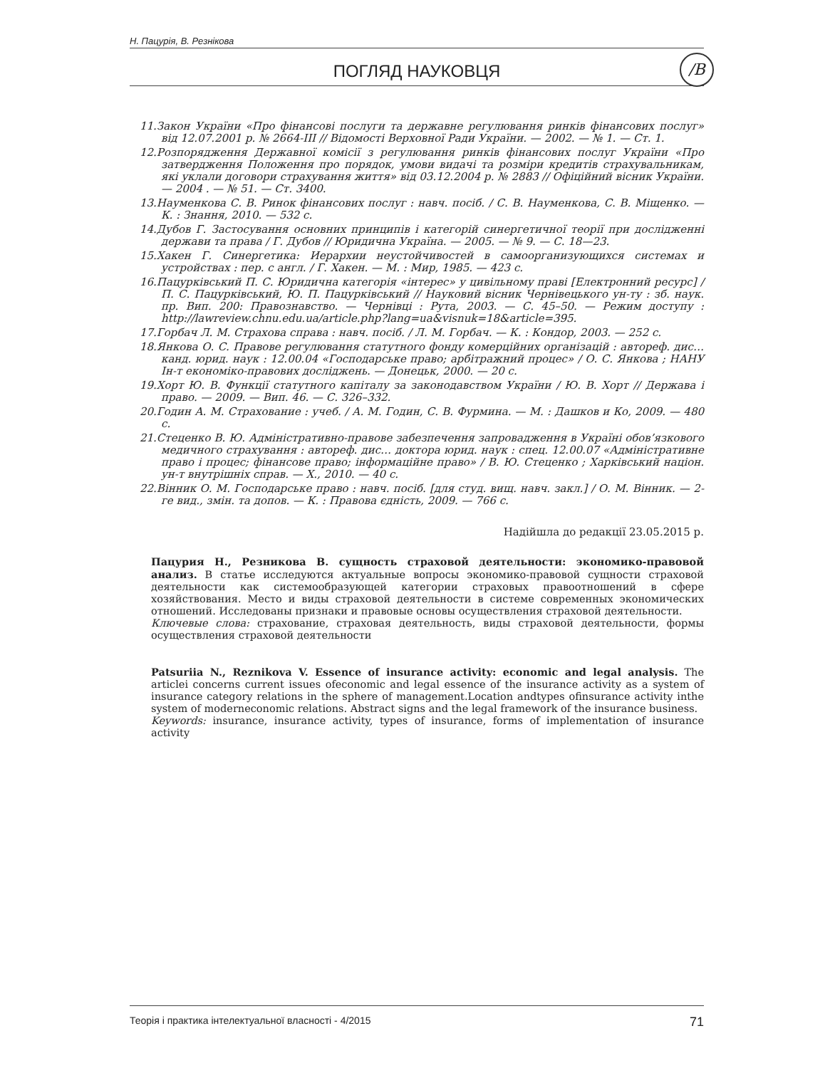Н. Пацурія, В. Резнікова
ПОГЛЯД НАУКОВЦЯ
/B
11.Закон України «Про фінансові послуги та державне регулювання ринків фінансових послуг» від 12.07.2001 р. № 2664-ІІІ // Відомості Верховної Ради України. — 2002. — № 1. — Ст. 1.
12.Розпорядження Державної комісії з регулювання ринків фінансових послуг України «Про затвердження Положення про порядок, умови видачі та розміри кредитів страхувальникам, які уклали договори страхування життя» від 03.12.2004 р. № 2883 // Офіційний вісник України. — 2004 . — № 51. — Ст. 3400.
13.Науменкова С. В. Ринок фінансових послуг : навч. посіб. / С. В. Науменкова, С. В. Міщенко. — К. : Знання, 2010. — 532 с.
14.Дубов Г. Застосування основних принципів і категорій синергетичної теорії при дослідженні держави та права / Г. Дубов // Юридична Україна. — 2005. — № 9. — С. 18—23.
15.Хакен Г. Синергетика: Иерархии неустойчивостей в самоорганизующихся системах и устройствах : пер. с англ. / Г. Хакен. — М. : Мир, 1985. — 423 с.
16.Пацурківський П. С. Юридична категорія «інтерес» у цивільному праві [Електронний ресурс] / П. С. Пацурківський, Ю. П. Пацурківський // Науковий вісник Чернівецького ун-ту : зб. наук. пр. Вип. 200: Правознавство. — Чернівці : Рута, 2003. — С. 45–50. — Режим доступу : http://lawreview.chnu.edu.ua/article.php?lang=ua&visnuk=18&article=395.
17.Горбач Л. М. Страхова справа : навч. посіб. / Л. М. Горбач. — К. : Кондор, 2003. — 252 с.
18.Янкова О. С. Правове регулювання статутного фонду комерційних організацій : автореф. дис… канд. юрид. наук : 12.00.04 «Господарське право; арбітражний процес» / О. С. Янкова ; НАНУ Ін-т економіко-правових досліджень. — Донецьк, 2000. — 20 с.
19.Хорт Ю. В. Функції статутного капіталу за законодавством України / Ю. В. Хорт // Держава і право. — 2009. — Вип. 46. — С. 326–332.
20.Годин А. М. Страхование : учеб. / А. М. Годин, С. В. Фурмина. — М. : Дашков и Ко, 2009. — 480 с.
21.Стеценко В. Ю. Адміністративно-правове забезпечення запровадження в Україні обов’язкового медичного страхування : автореф. дис… доктора юрид. наук : спец. 12.00.07 «Адміністративне право і процес; фінансове право; інформаційне право» / В. Ю. Стеценко ; Харківський націон. ун-т внутрішніх справ. — Х., 2010. — 40 с.
22.Вінник О. М. Господарське право : навч. посіб. [для студ. вищ. навч. закл.] / О. М. Вінник. — 2-ге вид., змін. та допов. — К. : Правова єдність, 2009. — 766 с.
Надійшла до редакції 23.05.2015 р.
Пацурия Н., Резникова В. сущность страховой деятельности: экономико-правовой анализ. В статье исследуются актуальные вопросы экономико-правовой сущности страховой деятельности как системообразующей категории страховых правоотношений в сфере хозяйствования. Место и виды страховой деятельности в системе современных экономических отношений. Исследованы признаки и правовые основы осуществления страховой деятельности.
Ключевые слова: страхование, страховая деятельность, виды страховой деятельности, формы осуществления страховой деятельности
Patsuriia N., Reznikova V. Essence of insurance activity: economic and legal analysis. The articlei concerns current issues ofeconomic and legal essence of the insurance activity as a system of insurance category relations in the sphere of management.Location andtypes ofinsurance activity inthe system of moderneconomic relations. Abstract signs and the legal framework of the insurance business.
Keywords: insurance, insurance activity, types of insurance, forms of implementation of insurance activity
Теорія і практика інтелектуальної власності - 4/2015 71